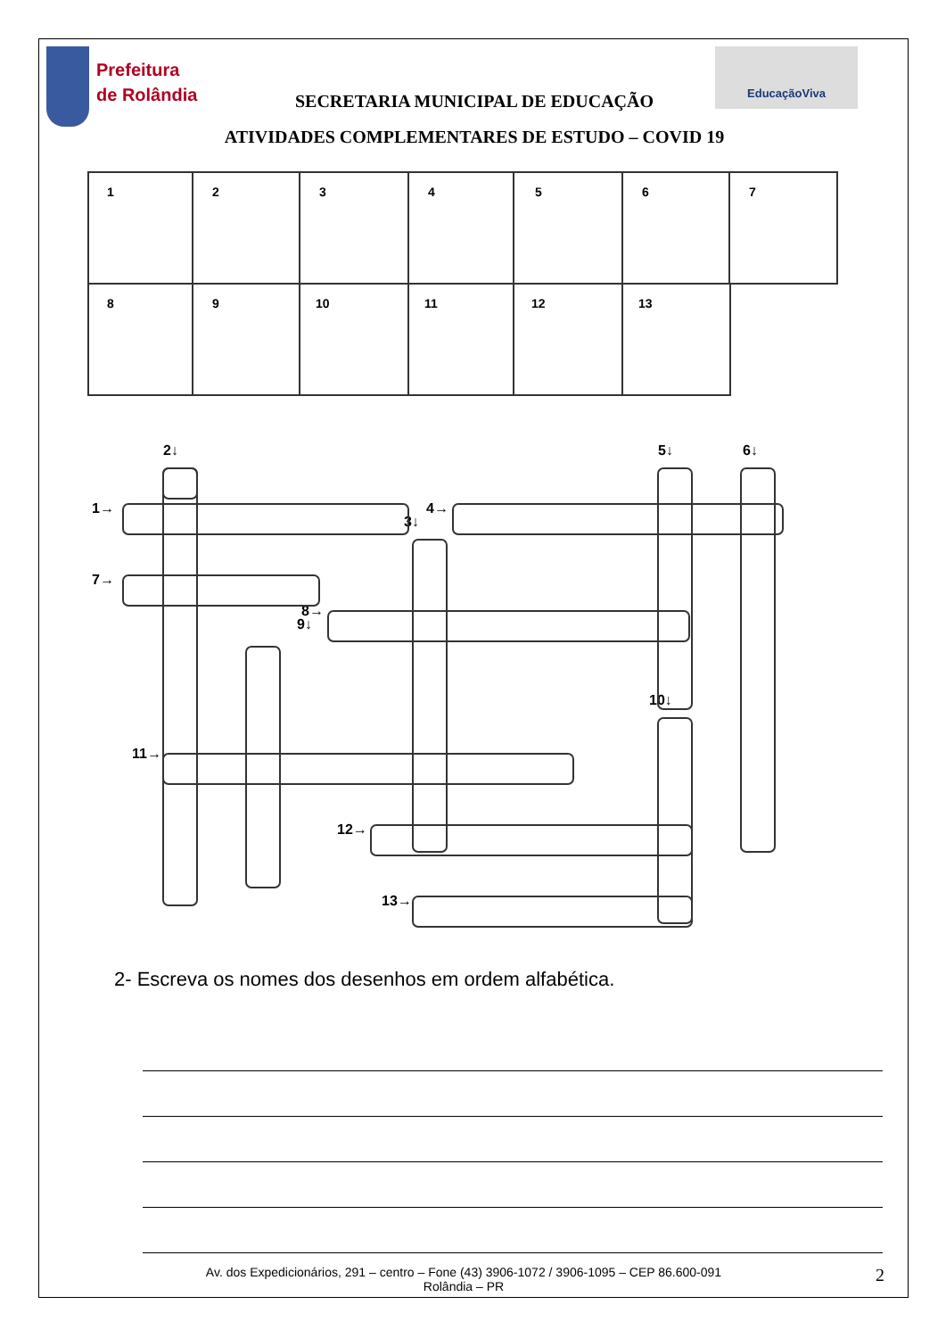Prefeitura
de Rolândia
SECRETARIA MUNICIPAL DE EDUCAÇÃO
EducaçãoViva
ATIVIDADES COMPLEMENTARES DE ESTUDO – COVID 19
1
2
3
4
5
6
7
8
9
10
11
12
13
2↓
5↓
6↓
1→
3↓
4→
7→
9↓
8→
10↓
11→
12→
13→
2- Escreva os nomes dos desenhos em ordem alfabética.
Av. dos Expedicionários, 291 – centro – Fone (43) 3906-1072 / 3906-1095 – CEP 86.600-091
Rolândia – PR
2